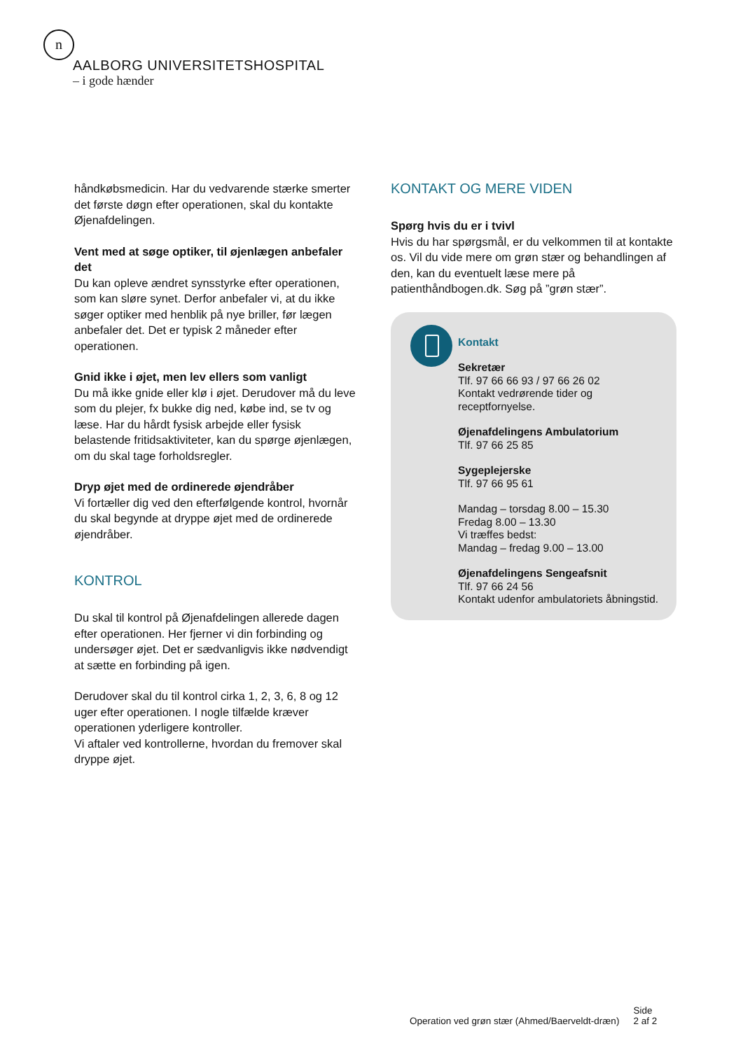n
AALBORG UNIVERSITETSHOSPITAL
– i gode hænder
håndkøbsmedicin. Har du vedvarende stærke smerter det første døgn efter operationen, skal du kontakte Øjenafdelingen.
Vent med at søge optiker, til øjenlægen anbefaler det
Du kan opleve ændret synsstyrke efter operationen, som kan sløre synet. Derfor anbefaler vi, at du ikke søger optiker med henblik på nye briller, før lægen anbefaler det. Det er typisk 2 måneder efter operationen.
Gnid ikke i øjet, men lev ellers som vanligt
Du må ikke gnide eller klø i øjet. Derudover må du leve som du plejer, fx bukke dig ned, købe ind, se tv og læse. Har du hårdt fysisk arbejde eller fysisk belastende fritidsaktiviteter, kan du spørge øjenlægen, om du skal tage forholdsregler.
Dryp øjet med de ordinerede øjendråber
Vi fortæller dig ved den efterfølgende kontrol, hvornår du skal begynde at dryppe øjet med de ordinerede øjendråber.
KONTROL
Du skal til kontrol på Øjenafdelingen allerede dagen efter operationen. Her fjerner vi din forbinding og undersøger øjet. Det er sædvanligvis ikke nødvendigt at sætte en forbinding på igen.
Derudover skal du til kontrol cirka 1, 2, 3, 6, 8 og 12 uger efter operationen. I nogle tilfælde kræver operationen yderligere kontroller.
Vi aftaler ved kontrollerne, hvordan du fremover skal dryppe øjet.
KONTAKT OG MERE VIDEN
Spørg hvis du er i tvivl
Hvis du har spørgsmål, er du velkommen til at kontakte os. Vil du vide mere om grøn stær og behandlingen af den, kan du eventuelt læse mere på patienthåndbogen.dk. Søg på ”grøn stær”.
Kontakt
Sekretær
Tlf. 97 66 66 93 / 97 66 26 02
Kontakt vedrørende tider og receptfornyelse.
Øjenafdelingens Ambulatorium
Tlf. 97 66 25 85
Sygeplejerske
Tlf. 97 66 95 61
Mandag – torsdag 8.00 – 15.30
Fredag 8.00 – 13.30
Vi træffes bedst:
Mandag – fredag 9.00 – 13.00
Øjenafdelingens Sengeafsnit
Tlf. 97 66 24 56
Kontakt udenfor ambulatoriets åbningstid.
Operation ved grøn stær (Ahmed/Baerveldt-dræn) Side
2 af 2